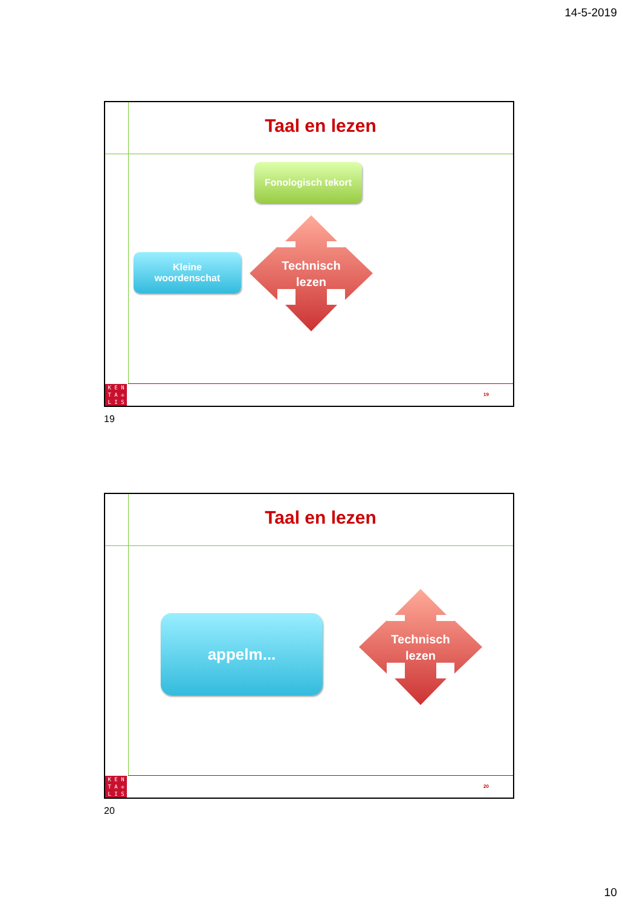14-5-2019
Taal en lezen
Fonologisch tekort
Kleine
woordenschat
Technisch
lezen
K E N
T A ♔
L I S
19
19
Taal en lezen
appelm...
Technisch
lezen
K E N
T A ♔
L I S
20
20
10